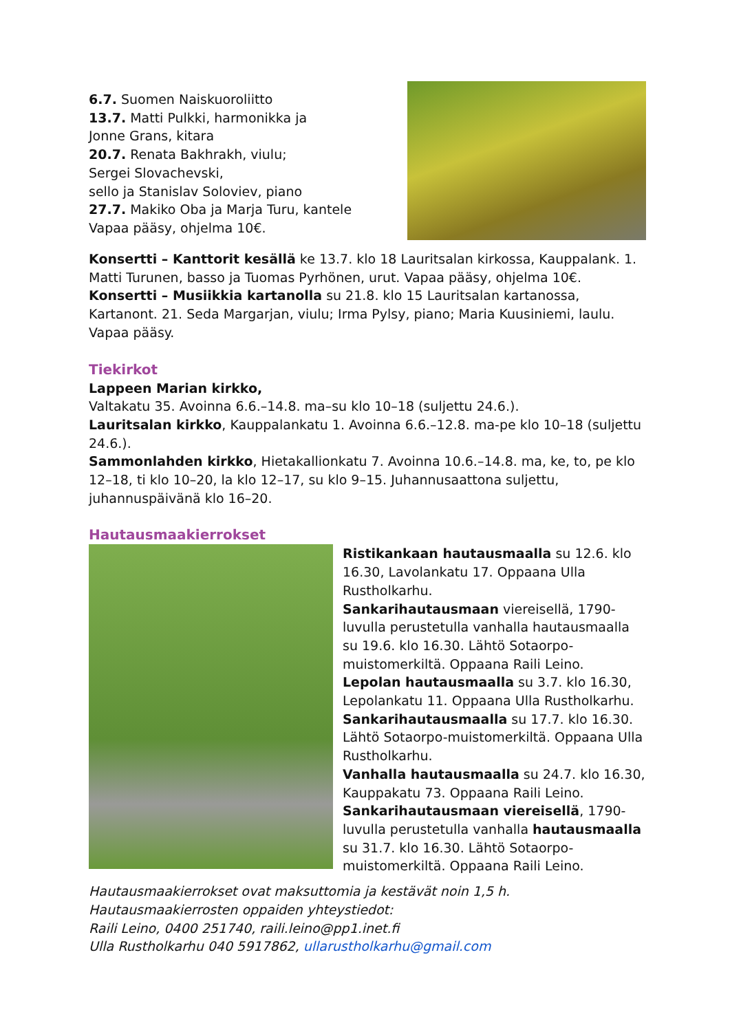6.7. Suomen Naiskuoroliitto
13.7. Matti Pulkki, harmonikka ja
Jonne Grans, kitara
20.7. Renata Bakhrakh, viulu;
Sergei Slovachevski,
sello ja Stanislav Soloviev, piano
27.7. Makiko Oba ja Marja Turu, kantele
Vapaa pääsy, ohjelma 10€.
Konsertti – Kanttorit kesällä ke 13.7. klo 18 Lauritsalan kirkossa, Kauppalank. 1. Matti Turunen, basso ja Tuomas Pyrhönen, urut. Vapaa pääsy, ohjelma 10€.
Konsertti – Musiikkia kartanolla su 21.8. klo 15 Lauritsalan kartanossa, Kartanont. 21. Seda Margarjan, viulu; Irma Pylsy, piano; Maria Kuusiniemi, laulu. Vapaa pääsy.
Tiekirkot
Lappeen Marian kirkko,
Valtakatu 35. Avoinna 6.6.–14.8. ma–su klo 10–18 (suljettu 24.6.).
Lauritsalan kirkko, Kauppalankatu 1. Avoinna 6.6.–12.8. ma-pe klo 10–18 (suljettu 24.6.).
Sammonlahden kirkko, Hietakallionkatu 7. Avoinna 10.6.–14.8. ma, ke, to, pe klo 12–18, ti klo 10–20, la klo 12–17, su klo 9–15. Juhannusaattona suljettu, juhannuspäivänä klo 16–20.
Hautausmaakierrokset
Ristikankaan hautausmaalla su 12.6. klo 16.30, Lavolankatu 17. Oppaana Ulla Rustholkarhu.
Sankarihautausmaan viereisellä, 1790-luvulla perustetulla vanhalla hautausmaalla su 19.6. klo 16.30. Lähtö Sotaorpo-muistomerkiltä. Oppaana Raili Leino.
Lepolan hautausmaalla su 3.7. klo 16.30, Lepolankatu 11. Oppaana Ulla Rustholkarhu.
Sankarihautausmaalla su 17.7. klo 16.30. Lähtö Sotaorpo-muistomerkiltä. Oppaana Ulla Rustholkarhu.
Vanhalla hautausmaalla su 24.7. klo 16.30, Kauppakatu 73. Oppaana Raili Leino.
Sankarihautausmaan viereisellä, 1790-luvulla perustetulla vanhalla hautausmaalla su 31.7. klo 16.30. Lähtö Sotaorpo-muistomerkiltä. Oppaana Raili Leino.
Hautausmaakierrokset ovat maksuttomia ja kestävät noin 1,5 h.
Hautausmaakierrosten oppaiden yhteystiedot:
Raili Leino, 0400 251740, raili.leino@pp1.inet.fi
Ulla Rustholkarhu 040 5917862, ullarustholkarhu@gmail.com